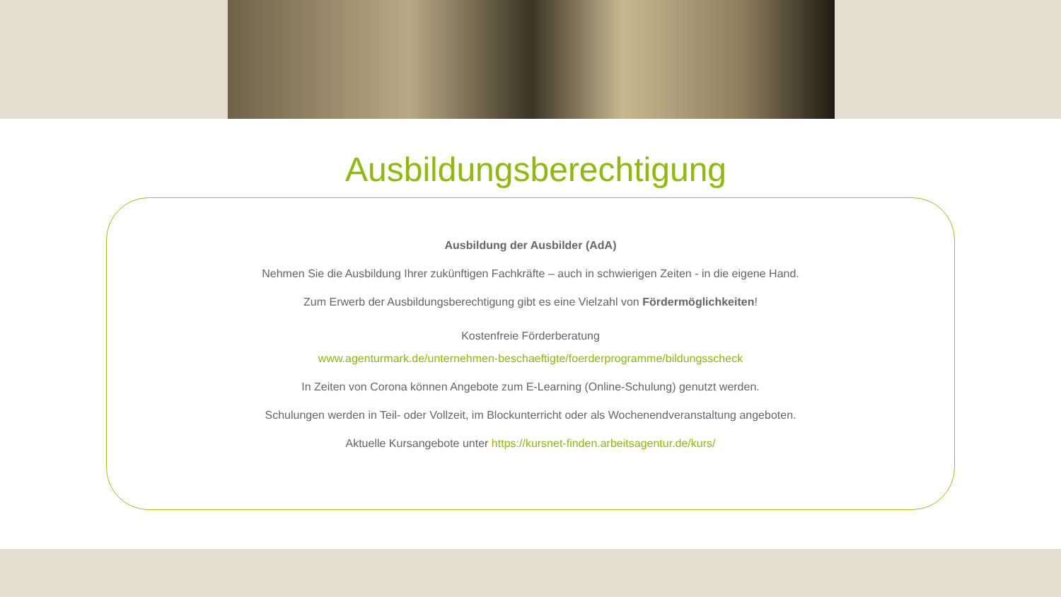Ausbildungsberechtigung
Ausbildung der Ausbilder (AdA)
Nehmen Sie die Ausbildung Ihrer zukünftigen Fachkräfte – auch in schwierigen Zeiten - in die eigene Hand.
Zum Erwerb der Ausbildungsberechtigung gibt es eine Vielzahl von Fördermöglichkeiten!
Kostenfreie Förderberatung
www.agenturmark.de/unternehmen-beschaeftigte/foerderprogramme/bildungsscheck
In Zeiten von Corona können Angebote zum E-Learning (Online-Schulung) genutzt werden.
Schulungen werden in Teil- oder Vollzeit, im Blockunterricht oder als Wochenendveranstaltung angeboten.
Aktuelle Kursangebote unter https://kursnet-finden.arbeitsagentur.de/kurs/